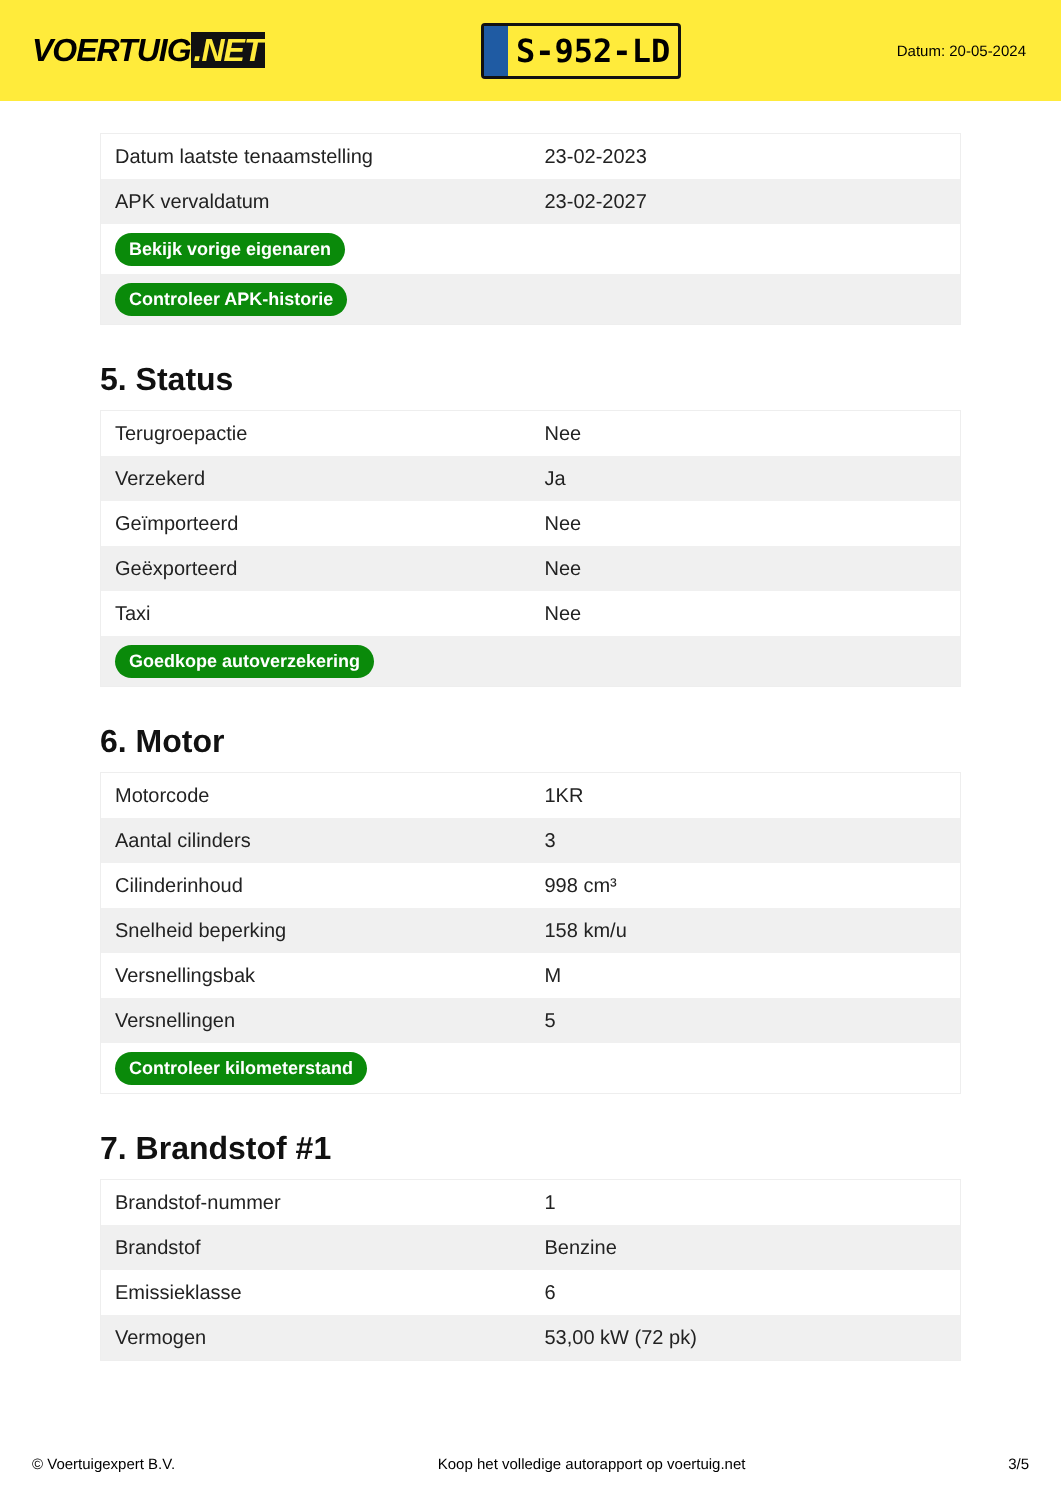VOERTUIG.NET
S-952-LD
Datum: 20-05-2024
| Datum laatste tenaamstelling | 23-02-2023 |
| APK vervaldatum | 23-02-2027 |
| Bekijk vorige eigenaren | |
| Controleer APK-historie | |
5. Status
| Terugroepactie | Nee |
| Verzekerd | Ja |
| Geïmporteerd | Nee |
| Geëxporteerd | Nee |
| Taxi | Nee |
| Goedkope autoverzekering | |
6. Motor
| Motorcode | 1KR |
| Aantal cilinders | 3 |
| Cilinderinhoud | 998 cm³ |
| Snelheid beperking | 158 km/u |
| Versnellingsbak | M |
| Versnellingen | 5 |
| Controleer kilometerstand | |
7. Brandstof #1
| Brandstof-nummer | 1 |
| Brandstof | Benzine |
| Emissieklasse | 6 |
| Vermogen | 53,00 kW (72 pk) |
© Voertuigexpert B.V. Koop het volledige autorapport op voertuig.net 3/5